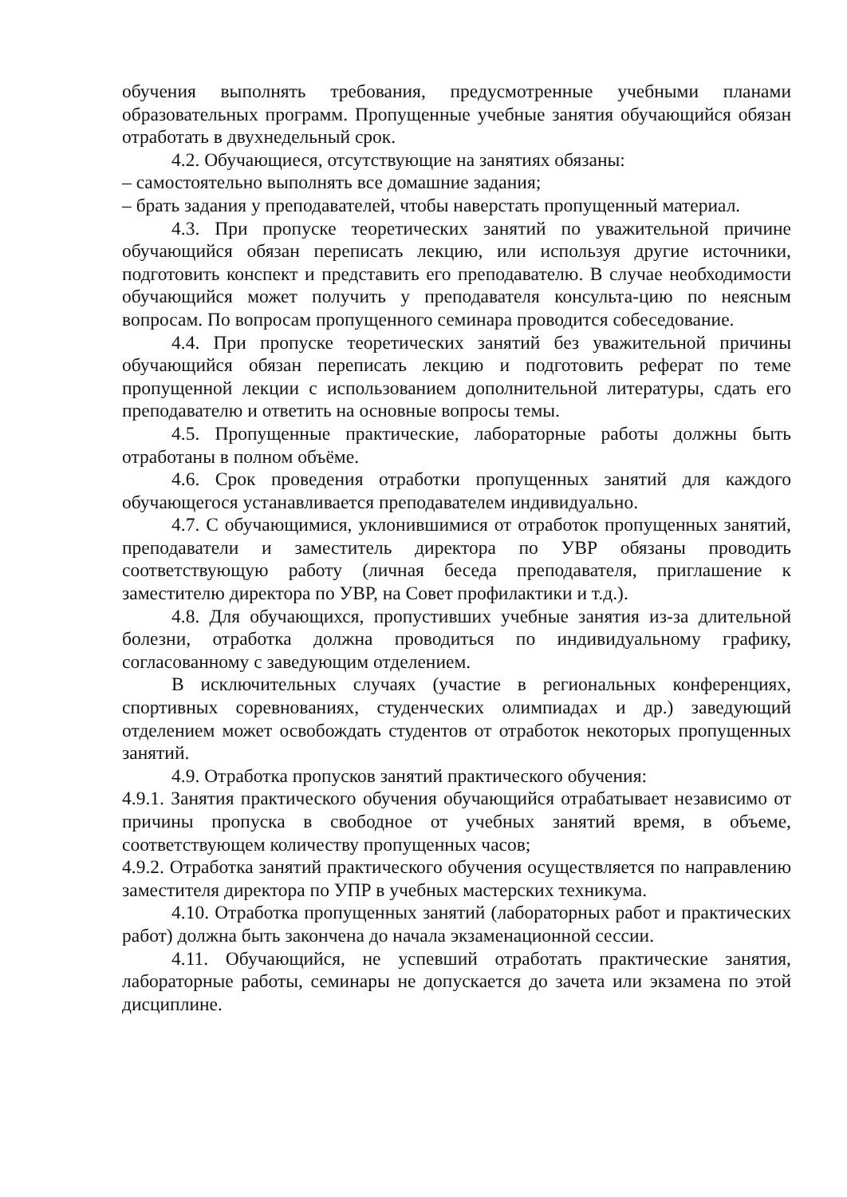обучения выполнять требования, предусмотренные учебными планами образовательных программ. Пропущенные учебные занятия обучающийся обязан отработать в двухнедельный срок.
4.2. Обучающиеся, отсутствующие на занятиях обязаны:
– самостоятельно выполнять все домашние задания;
– брать задания у преподавателей, чтобы наверстать пропущенный материал.
4.3. При пропуске теоретических занятий по уважительной причине обучающийся обязан переписать лекцию, или используя другие источники, подготовить конспект и представить его преподавателю. В случае необходимости обучающийся может получить у преподавателя консульта-цию по неясным вопросам. По вопросам пропущенного семинара проводится собеседование.
4.4. При пропуске теоретических занятий без уважительной причины обучающийся обязан переписать лекцию и подготовить реферат по теме пропущенной лекции с использованием дополнительной литературы, сдать его преподавателю и ответить на основные вопросы темы.
4.5. Пропущенные практические, лабораторные работы должны быть отработаны в полном объёме.
4.6. Срок проведения отработки пропущенных занятий для каждого обучающегося устанавливается преподавателем индивидуально.
4.7. С обучающимися, уклонившимися от отработок пропущенных занятий, преподаватели и заместитель директора по УВР обязаны проводить соответствующую работу (личная беседа преподавателя, приглашение к заместителю директора по УВР, на Совет профилактики и т.д.).
4.8. Для обучающихся, пропустивших учебные занятия из-за длительной болезни, отработка должна проводиться по индивидуальному графику, согласованному с заведующим отделением.
В исключительных случаях (участие в региональных конференциях, спортивных соревнованиях, студенческих олимпиадах и др.) заведующий отделением может освобождать студентов от отработок некоторых пропущенных занятий.
4.9. Отработка пропусков занятий практического обучения:
4.9.1. Занятия практического обучения обучающийся отрабатывает независимо от причины пропуска в свободное от учебных занятий время, в объеме, соответствующем количеству пропущенных часов;
4.9.2. Отработка занятий практического обучения осуществляется по направлению заместителя директора по УПР в учебных мастерских техникума.
4.10. Отработка пропущенных занятий (лабораторных работ и практических работ) должна быть закончена до начала экзаменационной сессии.
4.11. Обучающийся, не успевший отработать практические занятия, лабораторные работы, семинары не допускается до зачета или экзамена по этой дисциплине.